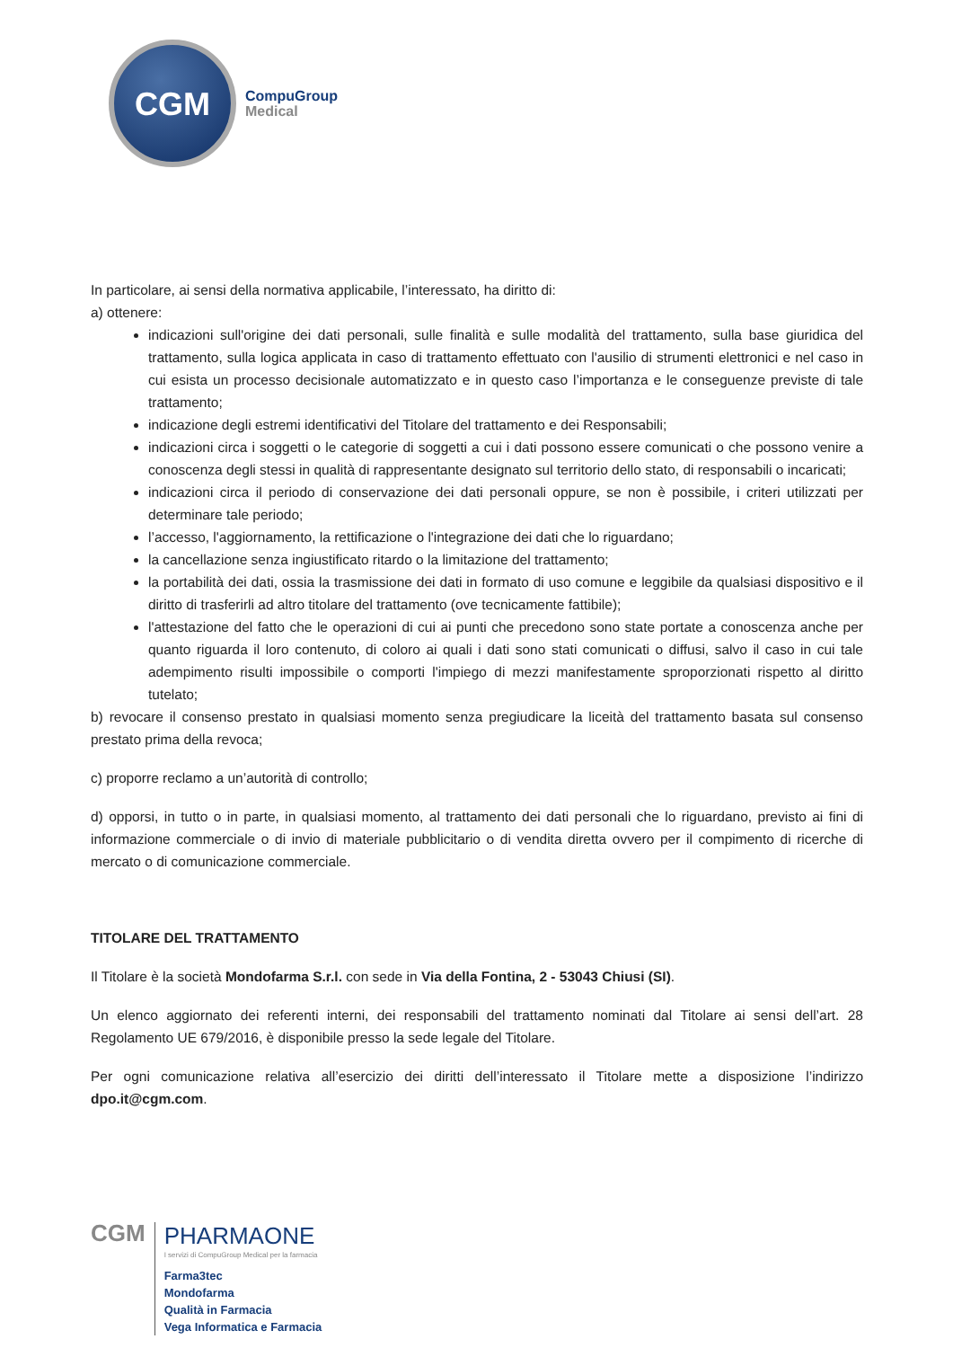CGM
CompuGroup
Medical
In particolare, ai sensi della normativa applicabile, l’interessato, ha diritto di:
a) ottenere:
indicazioni sull'origine dei dati personali, sulle finalità e sulle modalità del trattamento, sulla base giuridica del trattamento, sulla logica applicata in caso di trattamento effettuato con l'ausilio di strumenti elettronici e nel caso in cui esista un processo decisionale automatizzato e in questo caso l’importanza e le conseguenze previste di tale trattamento;
indicazione degli estremi identificativi del Titolare del trattamento e dei Responsabili;
indicazioni circa i soggetti o le categorie di soggetti a cui i dati possono essere comunicati o che possono venire a conoscenza degli stessi in qualità di rappresentante designato sul territorio dello stato, di responsabili o incaricati;
indicazioni circa il periodo di conservazione dei dati personali oppure, se non è possibile, i criteri utilizzati per determinare tale periodo;
l’accesso, l'aggiornamento, la rettificazione o l'integrazione dei dati che lo riguardano;
la cancellazione senza ingiustificato ritardo o la limitazione del trattamento;
la portabilità dei dati, ossia la trasmissione dei dati in formato di uso comune e leggibile da qualsiasi dispositivo e il diritto di trasferirli ad altro titolare del trattamento (ove tecnicamente fattibile);
l'attestazione del fatto che le operazioni di cui ai punti che precedono sono state portate a conoscenza anche per quanto riguarda il loro contenuto, di coloro ai quali i dati sono stati comunicati o diffusi, salvo il caso in cui tale adempimento risulti impossibile o comporti l'impiego di mezzi manifestamente sproporzionati rispetto al diritto tutelato;
b) revocare il consenso prestato in qualsiasi momento senza pregiudicare la liceità del trattamento basata sul consenso prestato prima della revoca;
c) proporre reclamo a un’autorità di controllo;
d) opporsi, in tutto o in parte, in qualsiasi momento, al trattamento dei dati personali che lo riguardano, previsto ai fini di informazione commerciale o di invio di materiale pubblicitario o di vendita diretta ovvero per il compimento di ricerche di mercato o di comunicazione commerciale.
TITOLARE DEL TRATTAMENTO
Il Titolare è la società Mondofarma S.r.l. con sede in Via della Fontina, 2 - 53043 Chiusi (SI).
Un elenco aggiornato dei referenti interni, dei responsabili del trattamento nominati dal Titolare ai sensi dell’art. 28 Regolamento UE 679/2016, è disponibile presso la sede legale del Titolare.
Per ogni comunicazione relativa all’esercizio dei diritti dell’interessato il Titolare mette a disposizione l’indirizzo dpo.it@cgm.com.
CGM
PHARMAONE
I servizi di CompuGroup Medical per la farmacia
Farma3tec
Mondofarma
Qualità in Farmacia
Vega Informatica e Farmacia